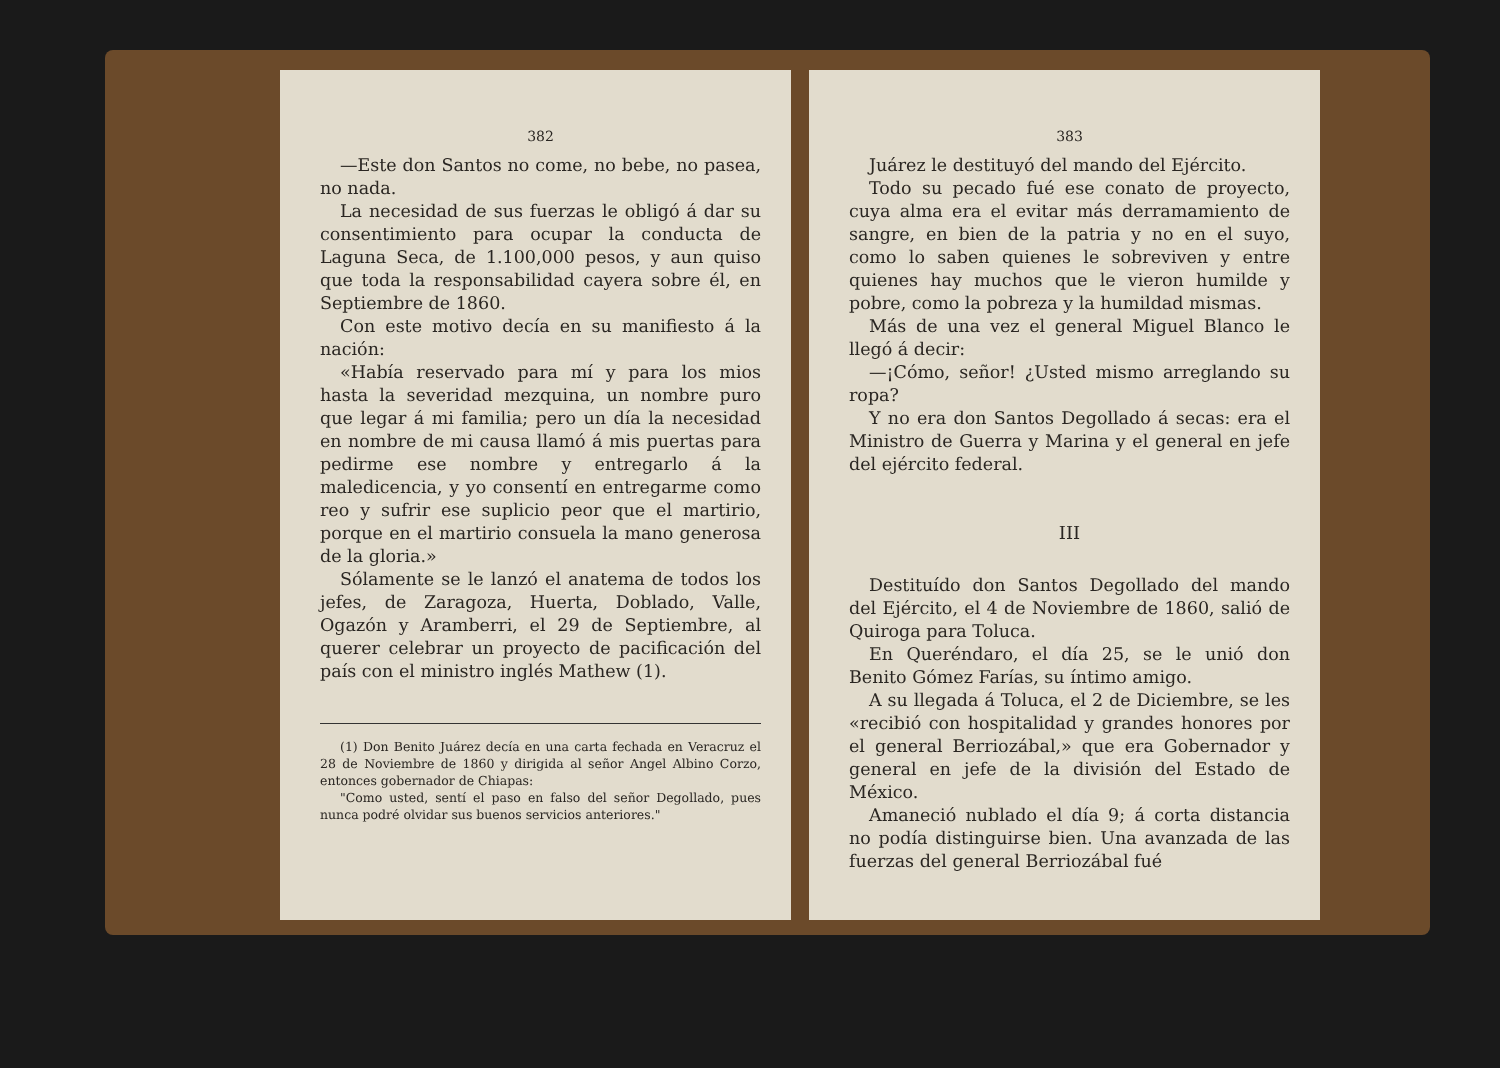382
—Este don Santos no come, no bebe, no pasea, no nada.
La necesidad de sus fuerzas le obligó á dar su consentimiento para ocupar la conducta de Laguna Seca, de 1.100,000 pesos, y aun quiso que toda la responsabilidad cayera sobre él, en Septiembre de 1860.
Con este motivo decía en su manifiesto á la nación:
«Había reservado para mí y para los mios hasta la severidad mezquina, un nombre puro que legar á mi familia; pero un día la necesidad en nombre de mi causa llamó á mis puertas para pedirme ese nombre y entregarlo á la maledicencia, y yo consentí en entregarme como reo y sufrir ese suplicio peor que el martirio, porque en el martirio consuela la mano generosa de la gloria.»
Sólamente se le lanzó el anatema de todos los jefes, de Zaragoza, Huerta, Doblado, Valle, Ogazón y Aramberri, el 29 de Septiembre, al querer celebrar un proyecto de pacificación del país con el ministro inglés Mathew (1).
(1) Don Benito Juárez decía en una carta fechada en Veracruz el 28 de Noviembre de 1860 y dirigida al señor Angel Albino Corzo, entonces gobernador de Chiapas:
"Como usted, sentí el paso en falso del señor Degollado, pues nunca podré olvidar sus buenos servicios anteriores."
383
Juárez le destituyó del mando del Ejército.
Todo su pecado fué ese conato de proyecto, cuya alma era el evitar más derramamiento de sangre, en bien de la patria y no en el suyo, como lo saben quienes le sobreviven y entre quienes hay muchos que le vieron humilde y pobre, como la pobreza y la humildad mismas.
Más de una vez el general Miguel Blanco le llegó á decir:
—¡Cómo, señor! ¿Usted mismo arreglando su ropa?
Y no era don Santos Degollado á secas: era el Ministro de Guerra y Marina y el general en jefe del ejército federal.
III
Destituído don Santos Degollado del mando del Ejército, el 4 de Noviembre de 1860, salió de Quiroga para Toluca.
En Queréndaro, el día 25, se le unió don Benito Gómez Farías, su íntimo amigo.
A su llegada á Toluca, el 2 de Diciembre, se les «recibió con hospitalidad y grandes honores por el general Berriozábal,» que era Gobernador y general en jefe de la división del Estado de México.
Amaneció nublado el día 9; á corta distancia no podía distinguirse bien. Una avanzada de las fuerzas del general Berriozábal fué